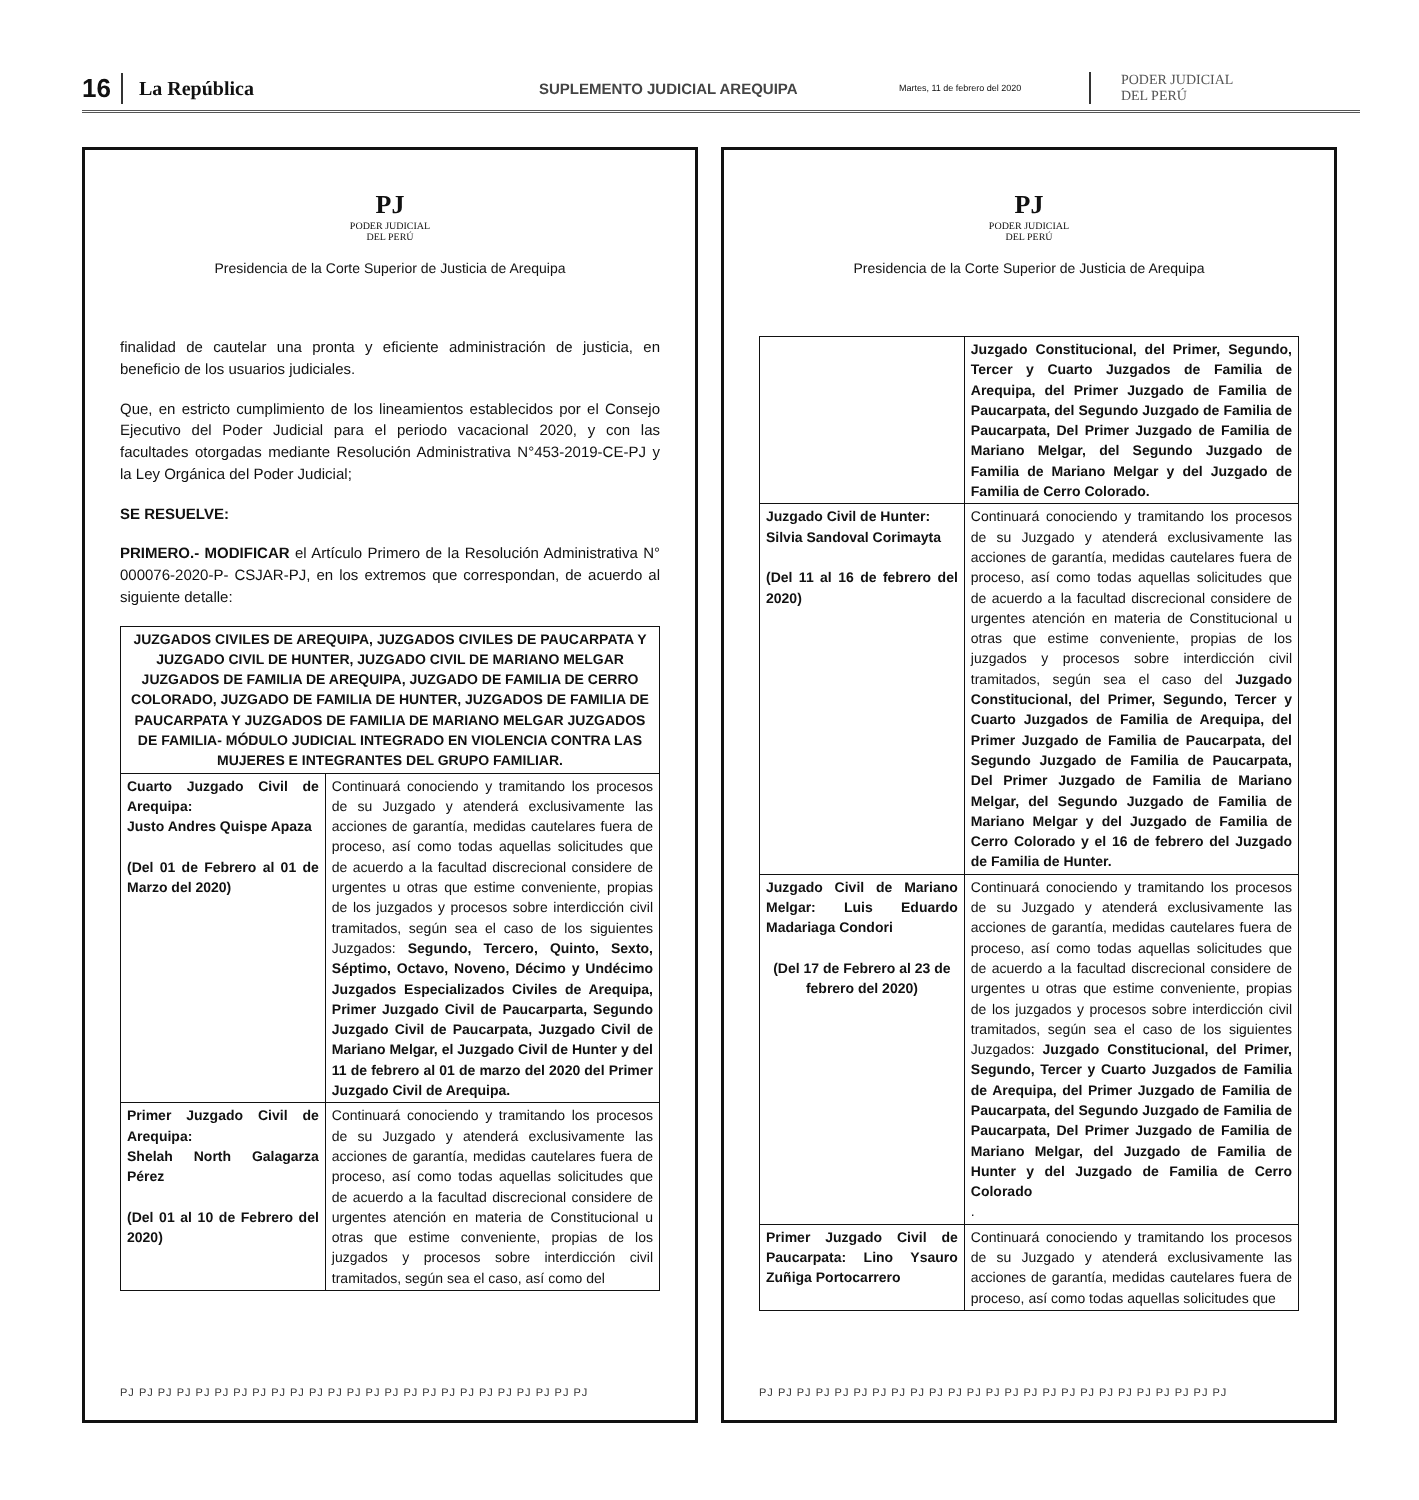16 La República SUPLEMENTO JUDICIAL AREQUIPA Martes, 11 de febrero del 2020 PODER JUDICIAL
DEL PERÚ
PJ
PODER JUDICIAL
DEL PERÚ
Presidencia de la Corte Superior de Justicia de Arequipa
finalidad de cautelar una pronta y eficiente administración de justicia, en beneficio de los usuarios judiciales.
Que, en estricto cumplimiento de los lineamientos establecidos por el Consejo Ejecutivo del Poder Judicial para el periodo vacacional 2020, y con las facultades otorgadas mediante Resolución Administrativa N°453-2019-CE-PJ y la Ley Orgánica del Poder Judicial;
SE RESUELVE:
PRIMERO.- MODIFICAR el Artículo Primero de la Resolución Administrativa N° 000076-2020-P- CSJAR-PJ, en los extremos que correspondan, de acuerdo al siguiente detalle:
| JUZGADOS CIVILES DE AREQUIPA, JUZGADOS CIVILES DE PAUCARPATA Y JUZGADO CIVIL DE HUNTER, JUZGADO CIVIL DE MARIANO MELGAR JUZGADOS DE FAMILIA DE AREQUIPA, JUZGADO DE FAMILIA DE CERRO COLORADO, JUZGADO DE FAMILIA DE HUNTER, JUZGADOS DE FAMILIA DE PAUCARPATA Y JUZGADOS DE FAMILIA DE MARIANO MELGAR JUZGADOS DE FAMILIA- MÓDULO JUDICIAL INTEGRADO EN VIOLENCIA CONTRA LAS MUJERES E INTEGRANTES DEL GRUPO FAMILIAR. | |
| --- | --- |
| Cuarto Juzgado Civil de Arequipa: Justo Andres Quispe Apaza (Del 01 de Febrero al 01 de Marzo del 2020) | Continuará conociendo y tramitando los procesos de su Juzgado y atenderá exclusivamente las acciones de garantía, medidas cautelares fuera de proceso, así como todas aquellas solicitudes que de acuerdo a la facultad discrecional considere de urgentes u otras que estime conveniente, propias de los juzgados y procesos sobre interdicción civil tramitados, según sea el caso de los siguientes Juzgados: Segundo, Tercero, Quinto, Sexto, Séptimo, Octavo, Noveno, Décimo y Undécimo Juzgados Especializados Civiles de Arequipa, Primer Juzgado Civil de Paucarparta, Segundo Juzgado Civil de Paucarpata, Juzgado Civil de Mariano Melgar, el Juzgado Civil de Hunter y del 11 de febrero al 01 de marzo del 2020 del Primer Juzgado Civil de Arequipa. |
| Primer Juzgado Civil de Arequipa: Shelah North Galagarza Pérez (Del 01 al 10 de Febrero del 2020) | Continuará conociendo y tramitando los procesos de su Juzgado y atenderá exclusivamente las acciones de garantía, medidas cautelares fuera de proceso, así como todas aquellas solicitudes que de acuerdo a la facultad discrecional considere de urgentes atención en materia de Constitucional u otras que estime conveniente, propias de los juzgados y procesos sobre interdicción civil tramitados, según sea el caso, así como del |
PJ PJ PJ PJ PJ PJ PJ PJ PJ PJ PJ PJ PJ PJ PJ PJ PJ PJ PJ PJ PJ PJ PJ PJ PJ
PJ
PODER JUDICIAL
DEL PERÚ
Presidencia de la Corte Superior de Justicia de Arequipa
| | Juzgado Constitucional, del Primer, Segundo, Tercer y Cuarto Juzgados de Familia de Arequipa, del Primer Juzgado de Familia de Paucarpata, del Segundo Juzgado de Familia de Paucarpata, Del Primer Juzgado de Familia de Mariano Melgar, del Segundo Juzgado de Familia de Mariano Melgar y del Juzgado de Familia de Cerro Colorado. |
| Juzgado Civil de Hunter: Silvia Sandoval Corimayta (Del 11 al 16 de febrero del 2020) | Continuará conociendo y tramitando los procesos de su Juzgado y atenderá exclusivamente las acciones de garantía, medidas cautelares fuera de proceso, así como todas aquellas solicitudes que de acuerdo a la facultad discrecional considere de urgentes atención en materia de Constitucional u otras que estime conveniente, propias de los juzgados y procesos sobre interdicción civil tramitados, según sea el caso del Juzgado Constitucional, del Primer, Segundo, Tercer y Cuarto Juzgados de Familia de Arequipa, del Primer Juzgado de Familia de Paucarpata, del Segundo Juzgado de Familia de Paucarpata, Del Primer Juzgado de Familia de Mariano Melgar, del Segundo Juzgado de Familia de Mariano Melgar y del Juzgado de Familia de Cerro Colorado y el 16 de febrero del Juzgado de Familia de Hunter. |
| Juzgado Civil de Mariano Melgar: Luis Eduardo Madariaga Condori (Del 17 de Febrero al 23 de febrero del 2020) | Continuará conociendo y tramitando los procesos de su Juzgado y atenderá exclusivamente las acciones de garantía, medidas cautelares fuera de proceso, así como todas aquellas solicitudes que de acuerdo a la facultad discrecional considere de urgentes u otras que estime conveniente, propias de los juzgados y procesos sobre interdicción civil tramitados, según sea el caso de los siguientes Juzgados: Juzgado Constitucional, del Primer, Segundo, Tercer y Cuarto Juzgados de Familia de Arequipa, del Primer Juzgado de Familia de Paucarpata, del Segundo Juzgado de Familia de Paucarpata, Del Primer Juzgado de Familia de Mariano Melgar, del Juzgado de Familia de Hunter y del Juzgado de Familia de Cerro Colorado . |
| Primer Juzgado Civil de Paucarpata: Lino Ysauro Zuñiga Portocarrero | Continuará conociendo y tramitando los procesos de su Juzgado y atenderá exclusivamente las acciones de garantía, medidas cautelares fuera de proceso, así como todas aquellas solicitudes que |
PJ PJ PJ PJ PJ PJ PJ PJ PJ PJ PJ PJ PJ PJ PJ PJ PJ PJ PJ PJ PJ PJ PJ PJ PJ